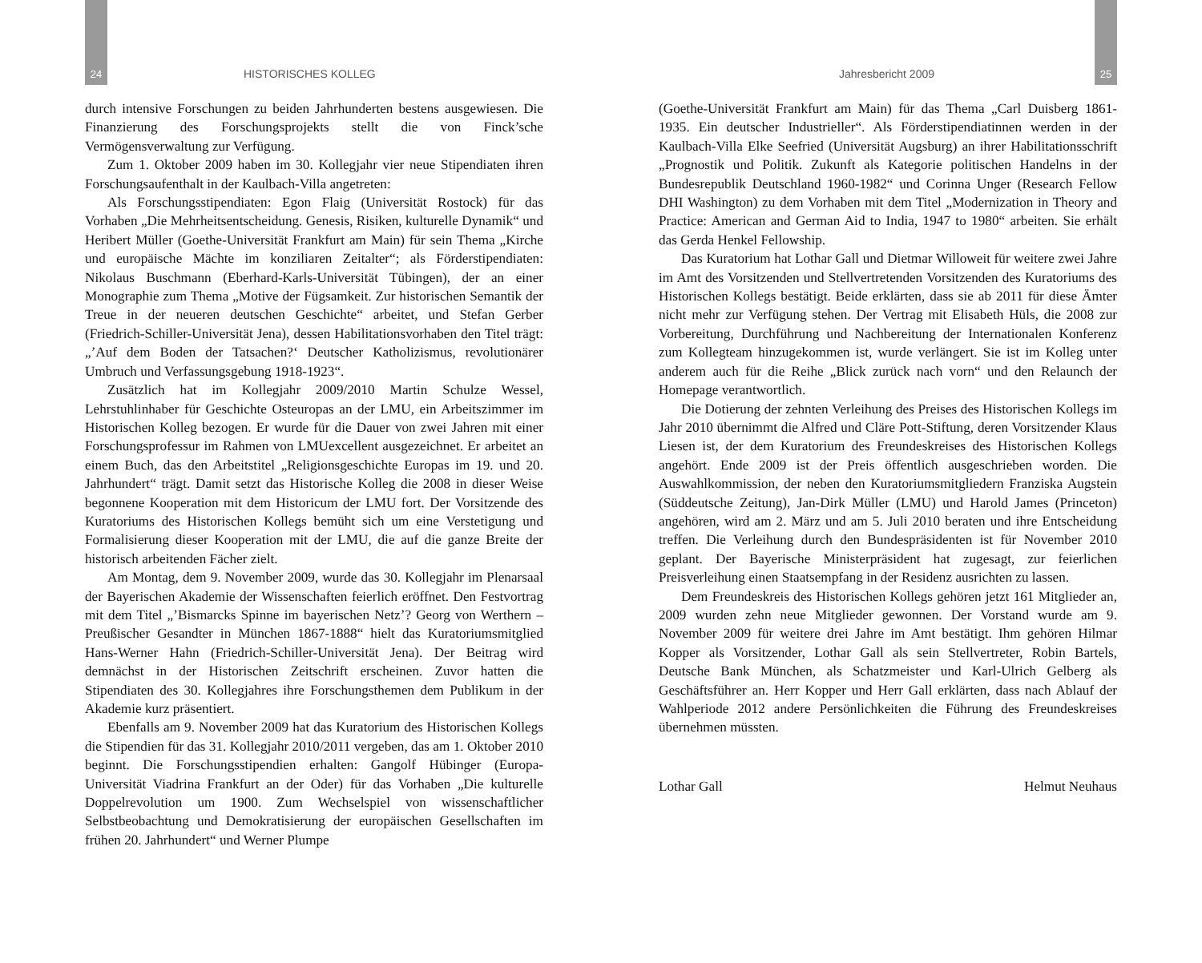24
HISTORISCHES KOLLEG
durch intensive Forschungen zu beiden Jahrhunderten bestens ausgewiesen. Die Finanzierung des Forschungsprojekts stellt die von Finck’sche Vermögensverwaltung zur Verfügung.
Zum 1. Oktober 2009 haben im 30. Kollegjahr vier neue Stipendiaten ihren Forschungsaufenthalt in der Kaulbach-Villa angetreten:
Als Forschungsstipendiaten: Egon Flaig (Universität Rostock) für das Vorhaben „Die Mehrheitsentscheidung. Genesis, Risiken, kulturelle Dynamik“ und Heribert Müller (Goethe-Universität Frankfurt am Main) für sein Thema „Kirche und europäische Mächte im konziliaren Zeitalter“; als Förderstipendiaten: Nikolaus Buschmann (Eberhard-Karls-Universität Tübingen), der an einer Monographie zum Thema „Motive der Fügsamkeit. Zur historischen Semantik der Treue in der neueren deutschen Geschichte“ arbeitet, und Stefan Gerber (Friedrich-Schiller-Universität Jena), dessen Habilitationsvorhaben den Titel trägt: „’Auf dem Boden der Tatsachen?‘ Deutscher Katholizismus, revolutionärer Umbruch und Verfassungsgebung 1918-1923“.
Zusätzlich hat im Kollegjahr 2009/2010 Martin Schulze Wessel, Lehrstuhlinhaber für Geschichte Osteuropas an der LMU, ein Arbeitszimmer im Historischen Kolleg bezogen. Er wurde für die Dauer von zwei Jahren mit einer Forschungsprofessur im Rahmen von LMUexcellent ausgezeichnet. Er arbeitet an einem Buch, das den Arbeitstitel „Religionsgeschichte Europas im 19. und 20. Jahrhundert“ trägt. Damit setzt das Historische Kolleg die 2008 in dieser Weise begonnene Kooperation mit dem Historicum der LMU fort. Der Vorsitzende des Kuratoriums des Historischen Kollegs bemüht sich um eine Verstetigung und Formalisierung dieser Kooperation mit der LMU, die auf die ganze Breite der historisch arbeitenden Fächer zielt.
Am Montag, dem 9. November 2009, wurde das 30. Kollegjahr im Plenarsaal der Bayerischen Akademie der Wissenschaften feierlich eröffnet. Den Festvortrag mit dem Titel „’Bismarcks Spinne im bayerischen Netz’? Georg von Werthern – Preußischer Gesandter in München 1867-1888“ hielt das Kuratoriumsmitglied Hans-Werner Hahn (Friedrich-Schiller-Universität Jena). Der Beitrag wird demnächst in der Historischen Zeitschrift erscheinen. Zuvor hatten die Stipendiaten des 30. Kollegjahres ihre Forschungsthemen dem Publikum in der Akademie kurz präsentiert.
Ebenfalls am 9. November 2009 hat das Kuratorium des Historischen Kollegs die Stipendien für das 31. Kollegjahr 2010/2011 vergeben, das am 1. Oktober 2010 beginnt. Die Forschungsstipendien erhalten: Gangolf Hübinger (Europa-Universität Viadrina Frankfurt an der Oder) für das Vorhaben „Die kulturelle Doppelrevolution um 1900. Zum Wechselspiel von wissenschaftlicher Selbstbeobachtung und Demokratisierung der europäischen Gesellschaften im frühen 20. Jahrhundert“ und Werner Plumpe
Jahresbericht 2009
25
(Goethe-Universität Frankfurt am Main) für das Thema „Carl Duisberg 1861-1935. Ein deutscher Industrieller“. Als Förderstipendiatinnen werden in der Kaulbach-Villa Elke Seefried (Universität Augsburg) an ihrer Habilitationsschrift „Prognostik und Politik. Zukunft als Kategorie politischen Handelns in der Bundesrepublik Deutschland 1960-1982“ und Corinna Unger (Research Fellow DHI Washington) zu dem Vorhaben mit dem Titel „Modernization in Theory and Practice: American and German Aid to India, 1947 to 1980“ arbeiten. Sie erhält das Gerda Henkel Fellowship.
Das Kuratorium hat Lothar Gall und Dietmar Willoweit für weitere zwei Jahre im Amt des Vorsitzenden und Stellvertretenden Vorsitzenden des Kuratoriums des Historischen Kollegs bestätigt. Beide erklärten, dass sie ab 2011 für diese Ämter nicht mehr zur Verfügung stehen. Der Vertrag mit Elisabeth Hüls, die 2008 zur Vorbereitung, Durchführung und Nachbereitung der Internationalen Konferenz zum Kollegteam hinzugekommen ist, wurde verlängert. Sie ist im Kolleg unter anderem auch für die Reihe „Blick zurück nach vorn“ und den Relaunch der Homepage verantwortlich.
Die Dotierung der zehnten Verleihung des Preises des Historischen Kollegs im Jahr 2010 übernimmt die Alfred und Cläre Pott-Stiftung, deren Vorsitzender Klaus Liesen ist, der dem Kuratorium des Freundeskreises des Historischen Kollegs angehört. Ende 2009 ist der Preis öffentlich ausgeschrieben worden. Die Auswahlkommission, der neben den Kuratoriumsmitgliedern Franziska Augstein (Süddeutsche Zeitung), Jan-Dirk Müller (LMU) und Harold James (Princeton) angehören, wird am 2. März und am 5. Juli 2010 beraten und ihre Entscheidung treffen. Die Verleihung durch den Bundespräsidenten ist für November 2010 geplant. Der Bayerische Ministerpräsident hat zugesagt, zur feierlichen Preisverleihung einen Staatsempfang in der Residenz ausrichten zu lassen.
Dem Freundeskreis des Historischen Kollegs gehören jetzt 161 Mitglieder an, 2009 wurden zehn neue Mitglieder gewonnen. Der Vorstand wurde am 9. November 2009 für weitere drei Jahre im Amt bestätigt. Ihm gehören Hilmar Kopper als Vorsitzender, Lothar Gall als sein Stellvertreter, Robin Bartels, Deutsche Bank München, als Schatzmeister und Karl-Ulrich Gelberg als Geschäftsführer an. Herr Kopper und Herr Gall erklärten, dass nach Ablauf der Wahlperiode 2012 andere Persönlichkeiten die Führung des Freundeskreises übernehmen müssten.
Lothar Gall Helmut Neuhaus